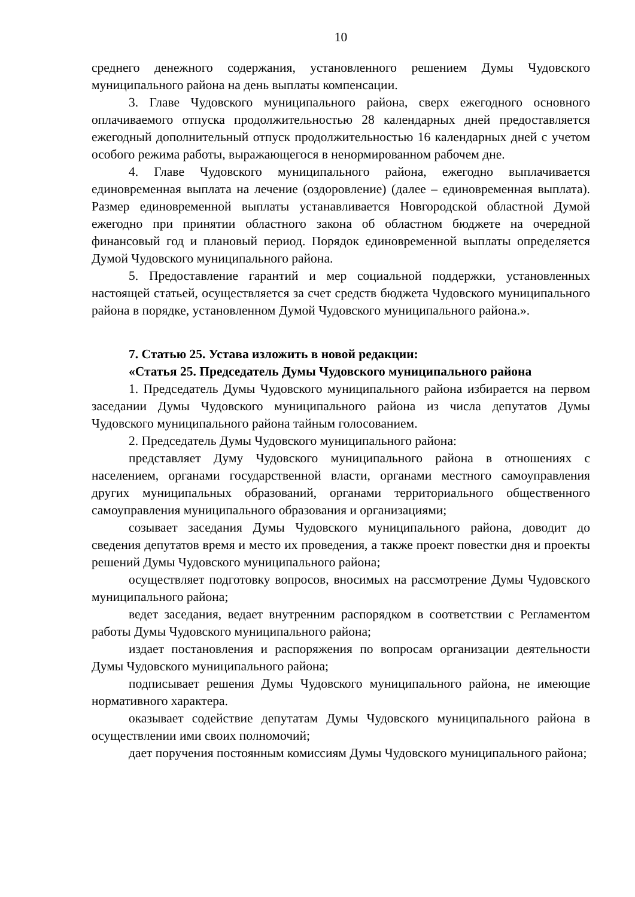10
среднего денежного содержания, установленного решением Думы Чудовского муниципального района на день выплаты компенсации.
3. Главе Чудовского муниципального района, сверх ежегодного основного оплачиваемого отпуска продолжительностью 28 календарных дней предоставляется ежегодный дополнительный отпуск продолжительностью 16 календарных дней с учетом особого режима работы, выражающегося в ненормированном рабочем дне.
4. Главе Чудовского муниципального района, ежегодно выплачивается единовременная выплата на лечение (оздоровление) (далее – единовременная выплата). Размер единовременной выплаты устанавливается Новгородской областной Думой ежегодно при принятии областного закона об областном бюджете на очередной финансовый год и плановый период. Порядок единовременной выплаты определяется Думой Чудовского муниципального района.
5. Предоставление гарантий и мер социальной поддержки, установленных настоящей статьей, осуществляется за счет средств бюджета Чудовского муниципального района в порядке, установленном Думой Чудовского муниципального района.».
7. Статью 25. Устава изложить в новой редакции:
«Статья 25. Председатель Думы Чудовского муниципального района
1. Председатель Думы Чудовского муниципального района избирается на первом заседании Думы Чудовского муниципального района из числа депутатов Думы Чудовского муниципального района тайным голосованием.
2. Председатель Думы Чудовского муниципального района:
представляет Думу Чудовского муниципального района в отношениях с населением, органами государственной власти, органами местного самоуправления других муниципальных образований, органами территориального общественного самоуправления муниципального образования и организациями;
созывает заседания Думы Чудовского муниципального района, доводит до сведения депутатов время и место их проведения, а также проект повестки дня и проекты решений Думы Чудовского муниципального района;
осуществляет подготовку вопросов, вносимых на рассмотрение Думы Чудовского муниципального района;
ведет заседания, ведает внутренним распорядком в соответствии с Регламентом работы Думы Чудовского муниципального района;
издает постановления и распоряжения по вопросам организации деятельности Думы Чудовского муниципального района;
подписывает решения Думы Чудовского муниципального района, не имеющие нормативного характера.
оказывает содействие депутатам Думы Чудовского муниципального района в осуществлении ими своих полномочий;
дает поручения постоянным комиссиям Думы Чудовского муниципального района;